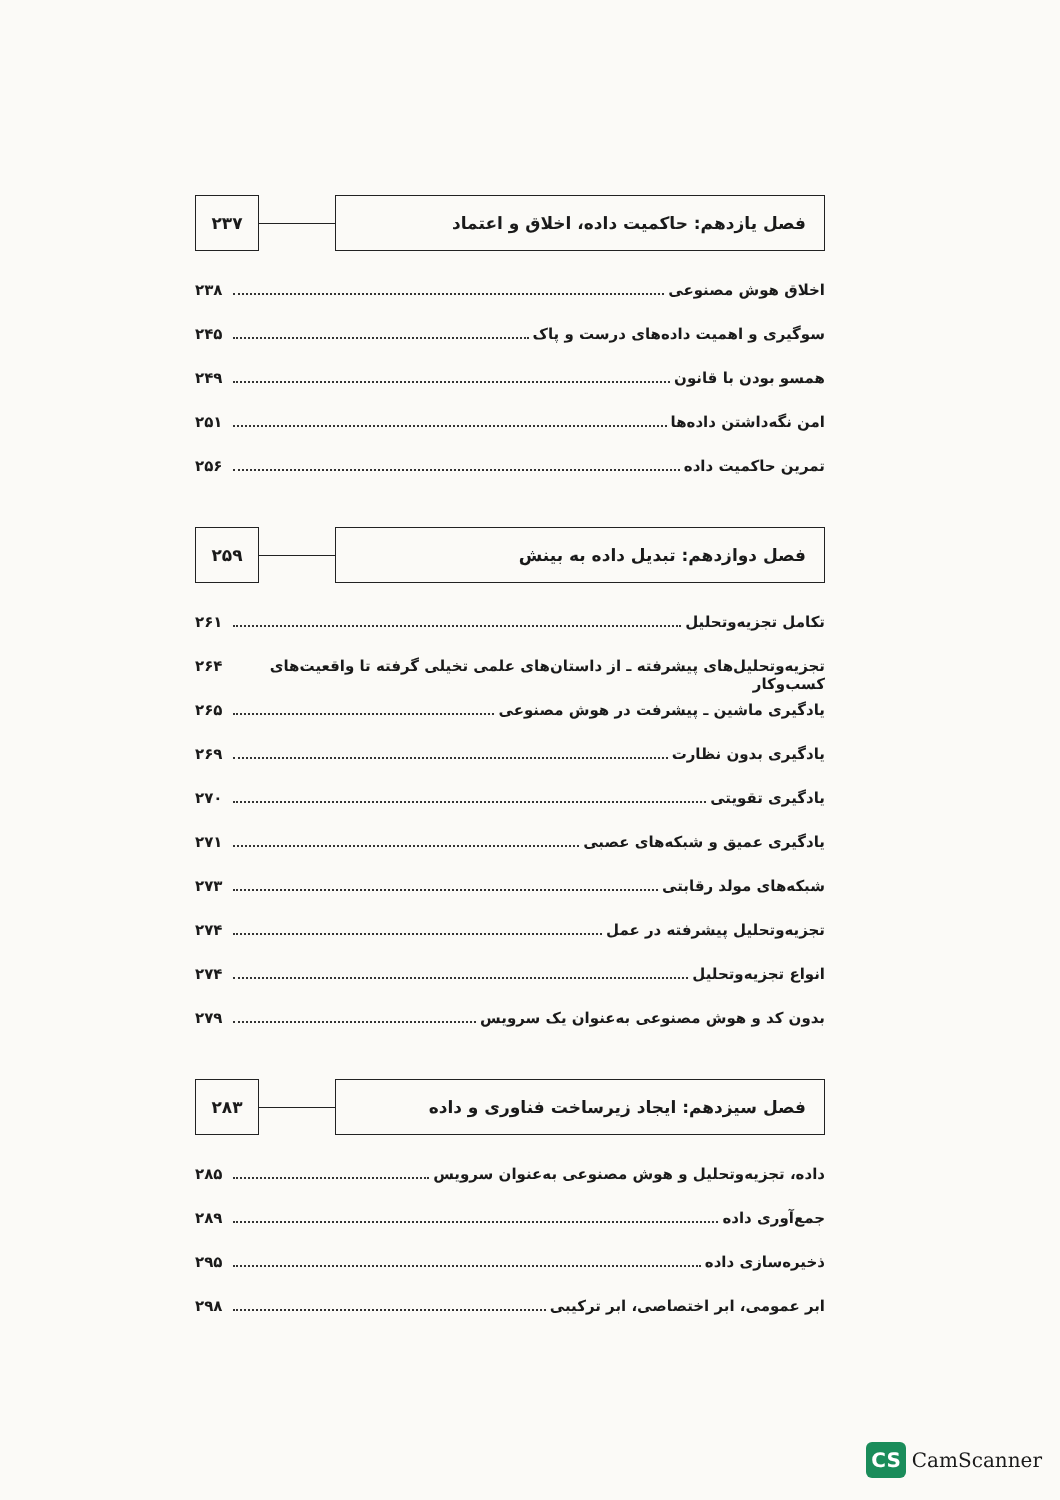فصل یازدهم: حاکمیت داده، اخلاق و اعتماد
۲۳۷
اخلاق هوش مصنوعی ۲۳۸
سوگیری و اهمیت داده‌های درست و پاک ۲۴۵
همسو بودن با قانون ۲۴۹
امن نگه‌داشتن داده‌ها ۲۵۱
تمرین حاکمیت داده ۲۵۶
فصل دوازدهم: تبدیل داده به بینش
۲۵۹
تکامل تجزیه‌وتحلیل ۲۶۱
تجزیه‌وتحلیل‌های پیشرفته ـ از داستان‌های علمی تخیلی گرفته تا واقعیت‌های کسب‌وکار ۲۶۴
یادگیری ماشین ـ پیشرفت در هوش مصنوعی ۲۶۵
یادگیری بدون نظارت ۲۶۹
یادگیری تقویتی ۲۷۰
یادگیری عمیق و شبکه‌های عصبی ۲۷۱
شبکه‌های مولد رقابتی ۲۷۳
تجزیه‌وتحلیل پیشرفته در عمل ۲۷۴
انواع تجزیه‌وتحلیل ۲۷۴
بدون کد و هوش مصنوعی به‌عنوان یک سرویس ۲۷۹
فصل سیزدهم: ایجاد زیرساخت فناوری و داده
۲۸۳
داده، تجزیه‌وتحلیل و هوش مصنوعی به‌عنوان سرویس ۲۸۵
جمع‌آوری داده ۲۸۹
ذخیره‌سازی داده ۲۹۵
ابر عمومی، ابر اختصاصی، ابر ترکیبی ۲۹۸
CS CamScanner